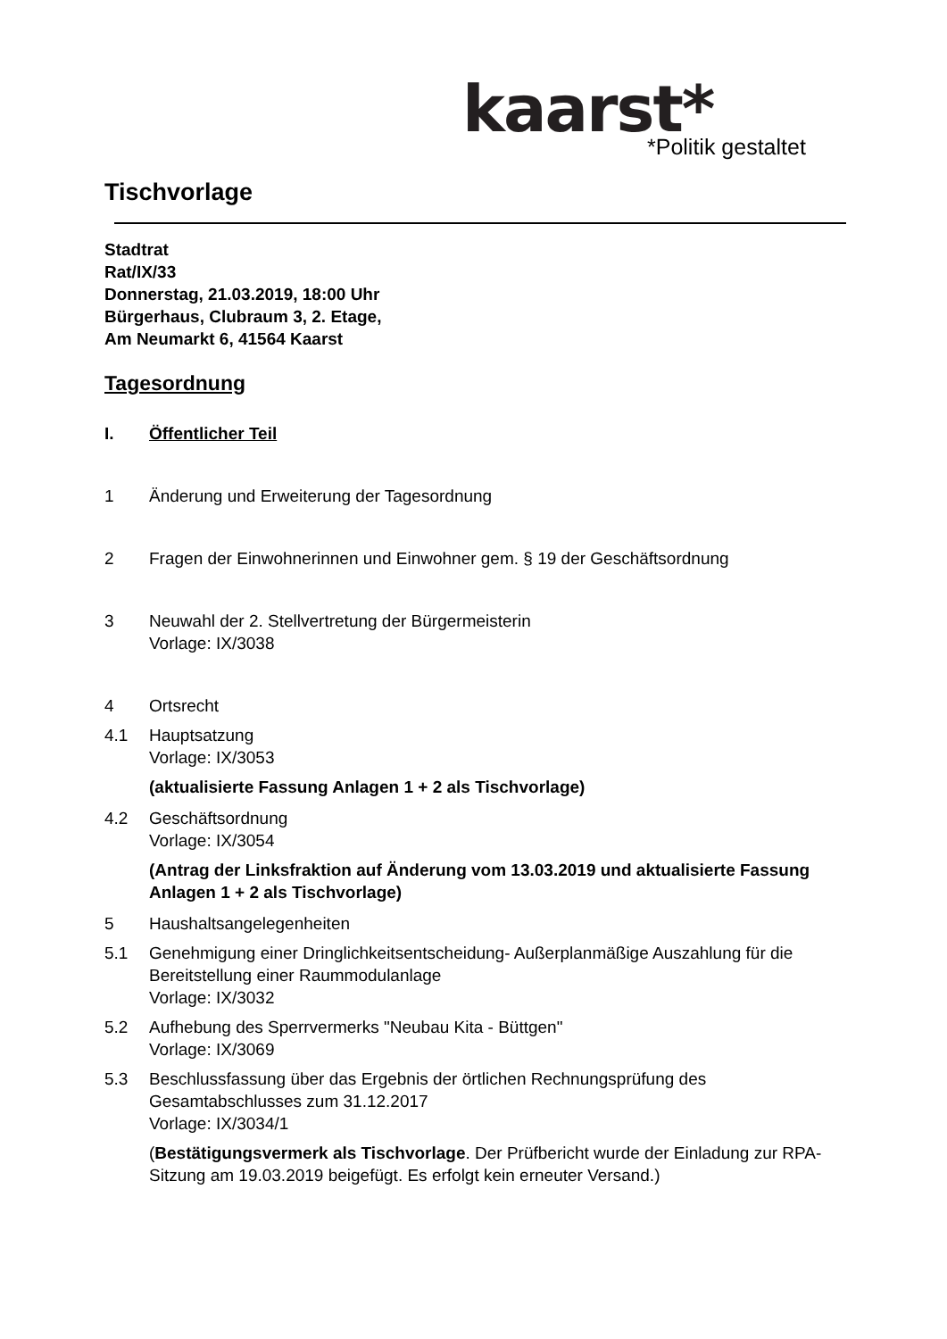kaarst* *Politik gestaltet
Tischvorlage
Stadtrat
Rat/IX/33
Donnerstag, 21.03.2019, 18:00 Uhr
Bürgerhaus, Clubraum 3, 2. Etage,
Am Neumarkt 6, 41564 Kaarst
Tagesordnung
I. Öffentlicher Teil
1 Änderung und Erweiterung der Tagesordnung
2 Fragen der Einwohnerinnen und Einwohner gem. § 19 der Geschäftsordnung
3 Neuwahl der 2. Stellvertretung der Bürgermeisterin
Vorlage: IX/3038
4 Ortsrecht
4.1 Hauptsatzung
Vorlage: IX/3053
(aktualisierte Fassung Anlagen 1 + 2 als Tischvorlage)
4.2 Geschäftsordnung
Vorlage: IX/3054
(Antrag der Linksfraktion auf Änderung vom 13.03.2019 und aktualisierte Fassung Anlagen 1 + 2 als Tischvorlage)
5 Haushaltsangelegenheiten
5.1 Genehmigung einer Dringlichkeitsentscheidung- Außerplanmäßige Auszahlung für die Bereitstellung einer Raummodulanlage
Vorlage: IX/3032
5.2 Aufhebung des Sperrvermerks "Neubau Kita - Büttgen"
Vorlage: IX/3069
5.3 Beschlussfassung über das Ergebnis der örtlichen Rechnungsprüfung des Gesamtabschlusses zum 31.12.2017
Vorlage: IX/3034/1
(Bestätigungsvermerk als Tischvorlage. Der Prüfbericht wurde der Einladung zur RPA-Sitzung am 19.03.2019 beigefügt. Es erfolgt kein erneuter Versand.)